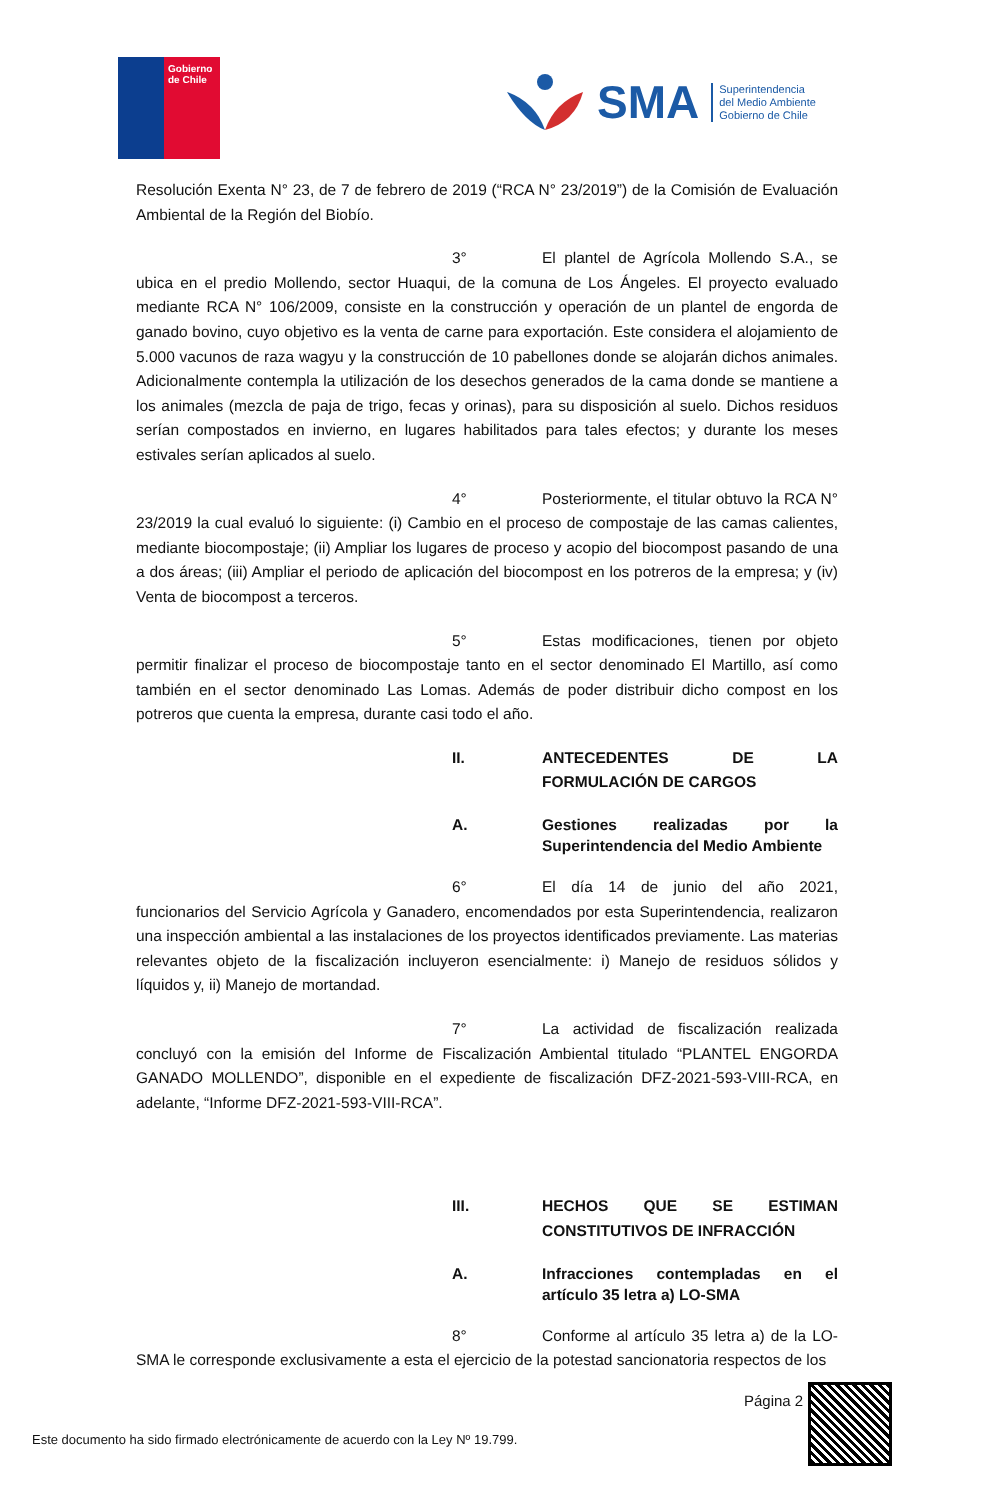Gobierno
de Chile
SMA
Superintendencia
del Medio Ambiente
Gobierno de Chile
Resolución Exenta N° 23, de 7 de febrero de 2019 (“RCA N° 23/2019”) de la Comisión de Evaluación Ambiental de la Región del Biobío.
3° El plantel de Agrícola Mollendo S.A., se ubica en el predio Mollendo, sector Huaqui, de la comuna de Los Ángeles. El proyecto evaluado mediante RCA N° 106/2009, consiste en la construcción y operación de un plantel de engorda de ganado bovino, cuyo objetivo es la venta de carne para exportación. Este considera el alojamiento de 5.000 vacunos de raza wagyu y la construcción de 10 pabellones donde se alojarán dichos animales. Adicionalmente contempla la utilización de los desechos generados de la cama donde se mantiene a los animales (mezcla de paja de trigo, fecas y orinas), para su disposición al suelo. Dichos residuos serían compostados en invierno, en lugares habilitados para tales efectos; y durante los meses estivales serían aplicados al suelo.
4° Posteriormente, el titular obtuvo la RCA N° 23/2019 la cual evaluó lo siguiente: (i) Cambio en el proceso de compostaje de las camas calientes, mediante biocompostaje; (ii) Ampliar los lugares de proceso y acopio del biocompost pasando de una a dos áreas; (iii) Ampliar el periodo de aplicación del biocompost en los potreros de la empresa; y (iv) Venta de biocompost a terceros.
5° Estas modificaciones, tienen por objeto permitir finalizar el proceso de biocompostaje tanto en el sector denominado El Martillo, así como también en el sector denominado Las Lomas. Además de poder distribuir dicho compost en los potreros que cuenta la empresa, durante casi todo el año.
II. ANTECEDENTES DE LA FORMULACIÓN DE CARGOS
A. Gestiones realizadas por la Superintendencia del Medio Ambiente
6° El día 14 de junio del año 2021, funcionarios del Servicio Agrícola y Ganadero, encomendados por esta Superintendencia, realizaron una inspección ambiental a las instalaciones de los proyectos identificados previamente. Las materias relevantes objeto de la fiscalización incluyeron esencialmente: i) Manejo de residuos sólidos y líquidos y, ii) Manejo de mortandad.
7° La actividad de fiscalización realizada concluyó con la emisión del Informe de Fiscalización Ambiental titulado “PLANTEL ENGORDA GANADO MOLLENDO”, disponible en el expediente de fiscalización DFZ-2021-593-VIII-RCA, en adelante, “Informe DFZ-2021-593-VIII-RCA”.
III. HECHOS QUE SE ESTIMAN CONSTITUTIVOS DE INFRACCIÓN
A. Infracciones contempladas en el artículo 35 letra a) LO-SMA
8° Conforme al artículo 35 letra a) de la LO-SMA le corresponde exclusivamente a esta el ejercicio de la potestad sancionatoria respectos de los
Página 2
Este documento ha sido firmado electrónicamente de acuerdo con la Ley Nº 19.799.